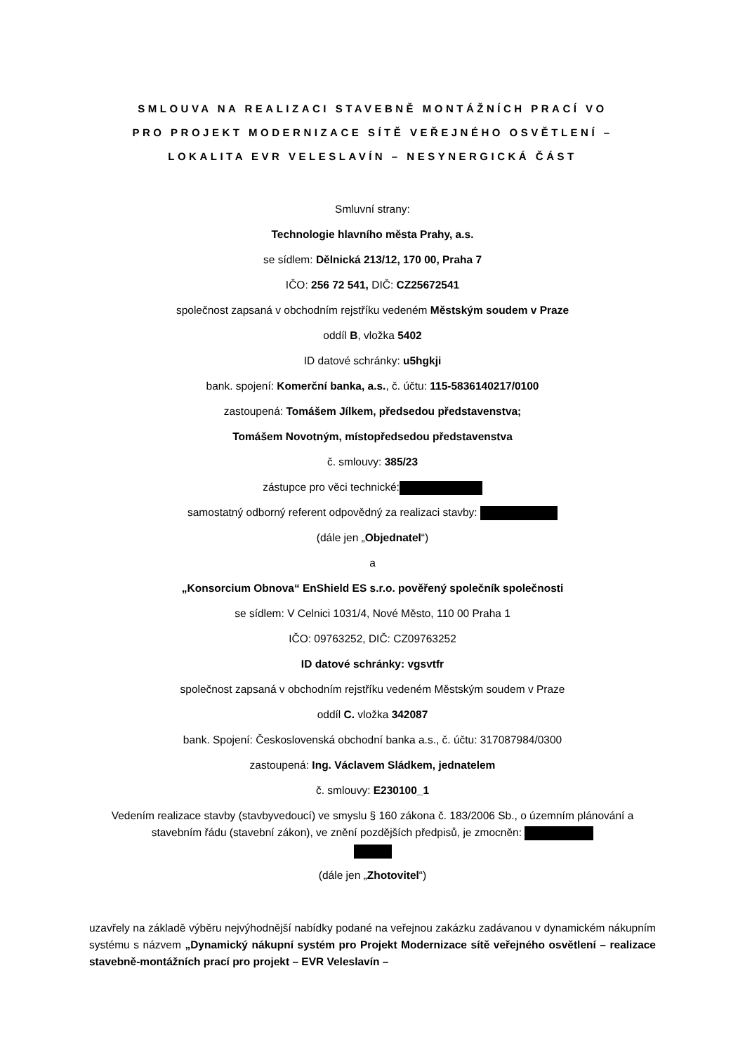SMLOUVA NA REALIZACI STAVEBNĚ MONTÁŽNÍCH PRACÍ VO
PRO PROJEKT MODERNIZACE SÍTĚ VEŘEJNÉHO OSVĚTLENÍ –
LOKALITA EVR VELESLAVÍN – NESYNERGICKÁ ČÁST
Smluvní strany:
Technologie hlavního města Prahy, a.s.
se sídlem: Dělnická 213/12, 170 00, Praha 7
IČO: 256 72 541, DIČ: CZ25672541
společnost zapsaná v obchodním rejstříku vedeném Městským soudem v Praze
oddíl B, vložka 5402
ID datové schránky: u5hgkji
bank. spojení: Komerční banka, a.s., č. účtu: 115-5836140217/0100
zastoupená: Tomášem Jílkem, předsedou představenstva;
Tomášem Novotným, místopředsedou představenstva
č. smlouvy: 385/23
zástupce pro věci technické:
samostatný odborný referent odpovědný za realizaci stavby:
(dále jen „Objednatel“)
a
„Konsorcium Obnova“ EnShield ES s.r.o. pověřený společník společnosti
se sídlem: V Celnici 1031/4, Nové Město, 110 00 Praha 1
IČO: 09763252, DIČ: CZ09763252
ID datové schránky: vgsvtfr
společnost zapsaná v obchodním rejstříku vedeném Městským soudem v Praze
oddíl C. vložka 342087
bank. Spojení: Československá obchodní banka a.s., č. účtu: 317087984/0300
zastoupená: Ing. Václavem Sládkem, jednatelem
č. smlouvy: E230100_1
Vedením realizace stavby (stavbyvedoucí) ve smyslu § 160 zákona č. 183/2006 Sb., o územním plánování a stavebním řádu (stavební zákon), ve znění pozdějších předpisů, je zmocněn:
(dále jen „Zhotovitel“)
uzavřely na základě výběru nejvýhodnější nabídky podané na veřejnou zakázku zadávanou v dynamickém nákupním systému s názvem „Dynamický nákupní systém pro Projekt Modernizace sítě veřejného osvětlení – realizace stavebně-montážních prací pro projekt – EVR Veleslavín –